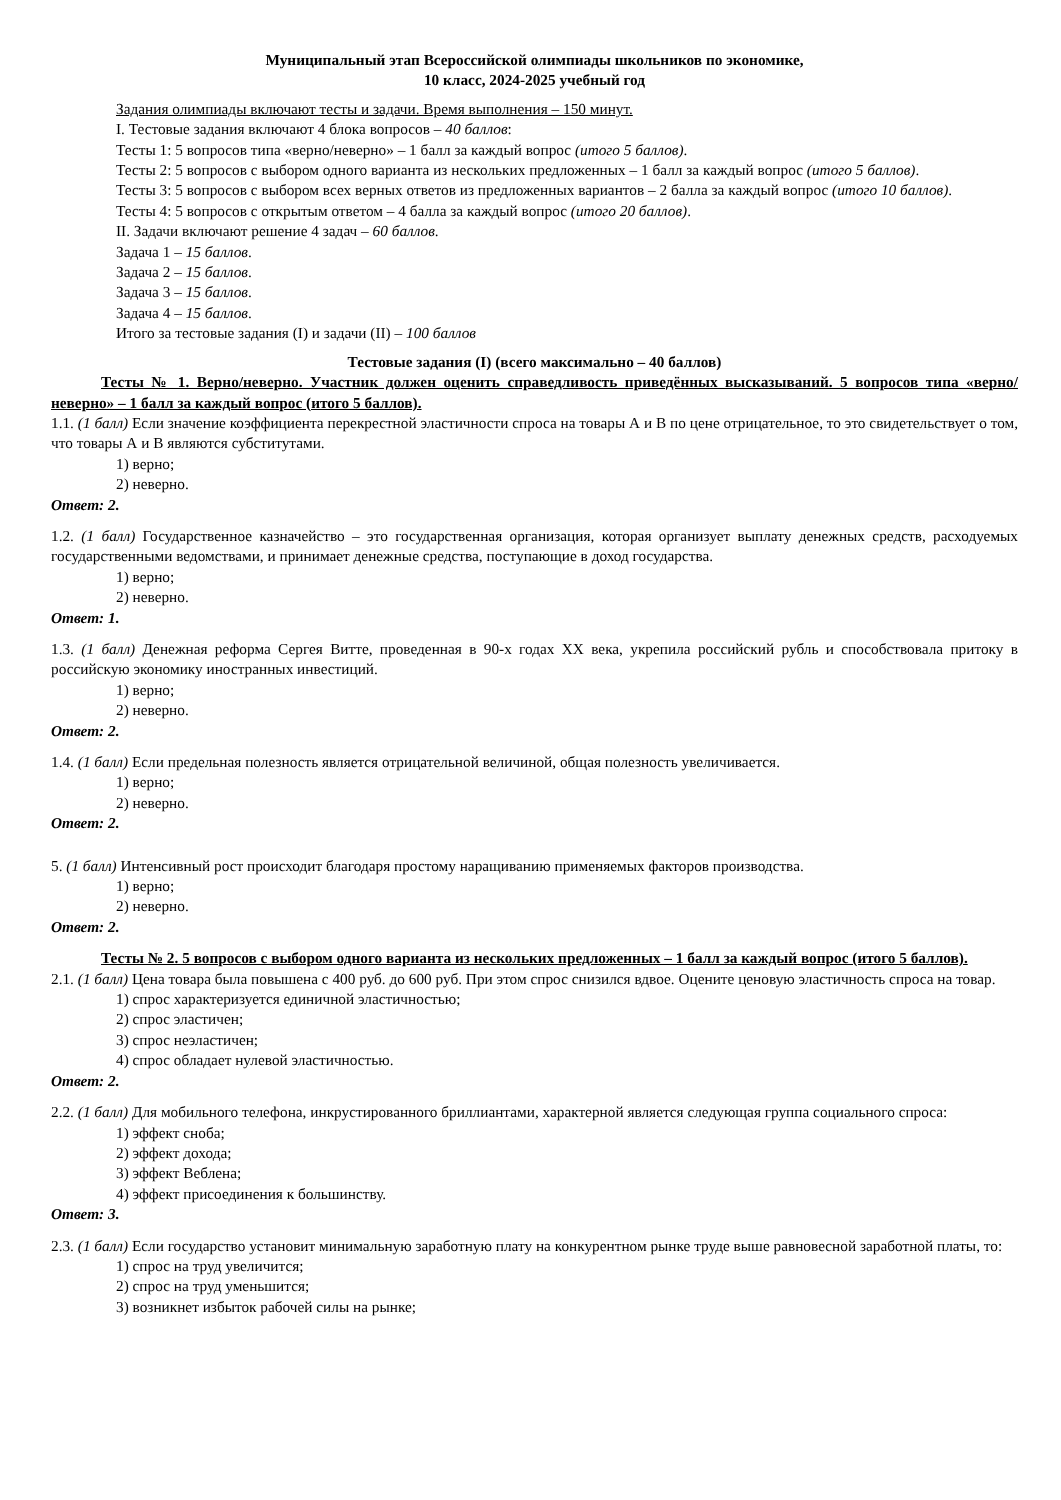Муниципальный этап Всероссийской олимпиады школьников по экономике,
10 класс, 2024-2025 учебный год
Задания олимпиады включают тесты и задачи. Время выполнения – 150 минут.
I. Тестовые задания включают 4 блока вопросов – 40 баллов:
Тесты 1: 5 вопросов типа «верно/неверно» – 1 балл за каждый вопрос (итого 5 баллов).
Тесты 2: 5 вопросов с выбором одного варианта из нескольких предложенных – 1 балл за каждый вопрос (итого 5 баллов).
Тесты 3: 5 вопросов с выбором всех верных ответов из предложенных вариантов – 2 балла за каждый вопрос (итого 10 баллов).
Тесты 4: 5 вопросов с открытым ответом – 4 балла за каждый вопрос (итого 20 баллов).
II. Задачи включают решение 4 задач – 60 баллов.
Задача 1 – 15 баллов.
Задача 2 – 15 баллов.
Задача 3 – 15 баллов.
Задача 4 – 15 баллов.
Итого за тестовые задания (I) и задачи (II) – 100 баллов
Тестовые задания (I) (всего максимально – 40 баллов)
Тесты № 1. Верно/неверно. Участник должен оценить справедливость приведённых высказываний. 5 вопросов типа «верно/неверно» – 1 балл за каждый вопрос (итого 5 баллов).
1.1. (1 балл) Если значение коэффициента перекрестной эластичности спроса на товары А и В по цене отрицательное, то это свидетельствует о том, что товары А и В являются субститутами.
1) верно;
2) неверно.
Ответ: 2.
1.2. (1 балл) Государственное казначейство – это государственная организация, которая организует выплату денежных средств, расходуемых государственными ведомствами, и принимает денежные средства, поступающие в доход государства.
1) верно;
2) неверно.
Ответ: 1.
1.3. (1 балл) Денежная реформа Сергея Витте, проведенная в 90-х годах XX века, укрепила российский рубль и способствовала притоку в российскую экономику иностранных инвестиций.
1) верно;
2) неверно.
Ответ: 2.
1.4. (1 балл) Если предельная полезность является отрицательной величиной, общая полезность увеличивается.
1) верно;
2) неверно.
Ответ: 2.
5. (1 балл) Интенсивный рост происходит благодаря простому наращиванию применяемых факторов производства.
1) верно;
2) неверно.
Ответ: 2.
Тесты № 2. 5 вопросов с выбором одного варианта из нескольких предложенных – 1 балл за каждый вопрос (итого 5 баллов).
2.1. (1 балл) Цена товара была повышена с 400 руб. до 600 руб. При этом спрос снизился вдвое. Оцените ценовую эластичность спроса на товар.
1) спрос характеризуется единичной эластичностью;
2) спрос эластичен;
3) спрос неэластичен;
4) спрос обладает нулевой эластичностью.
Ответ: 2.
2.2. (1 балл) Для мобильного телефона, инкрустированного бриллиантами, характерной является следующая группа социального спроса:
1) эффект сноба;
2) эффект дохода;
3) эффект Веблена;
4) эффект присоединения к большинству.
Ответ: 3.
2.3. (1 балл) Если государство установит минимальную заработную плату на конкурентном рынке труде выше равновесной заработной платы, то:
1) спрос на труд увеличится;
2) спрос на труд уменьшится;
3) возникнет избыток рабочей силы на рынке;